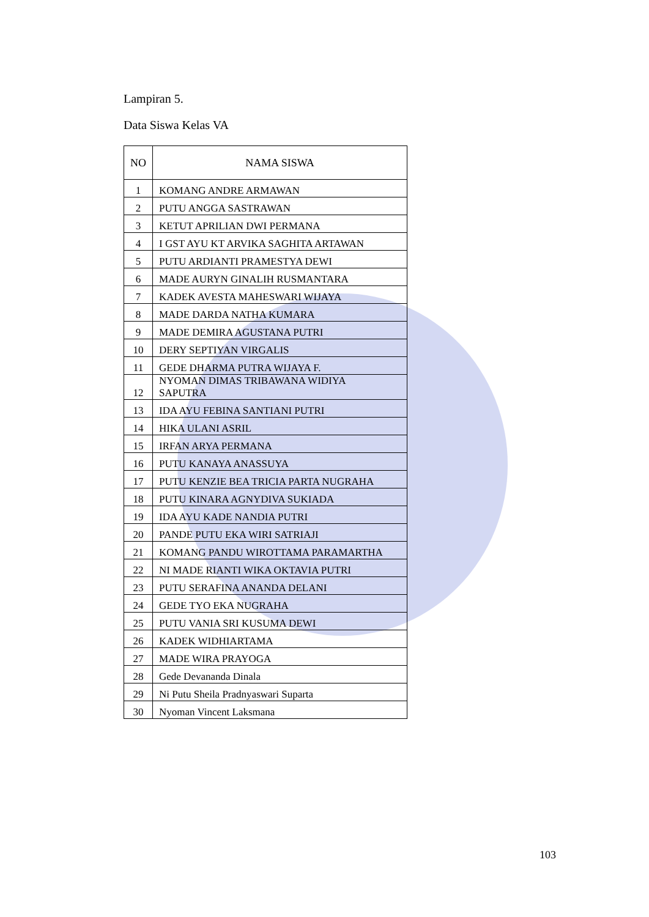Lampiran 5.
Data Siswa Kelas VA
| NO | NAMA SISWA |
| --- | --- |
| 1 | KOMANG ANDRE ARMAWAN |
| 2 | PUTU ANGGA SASTRAWAN |
| 3 | KETUT APRILIAN DWI PERMANA |
| 4 | I GST AYU KT ARVIKA SAGHITA ARTAWAN |
| 5 | PUTU ARDIANTI PRAMESTYA DEWI |
| 6 | MADE AURYN GINALIH RUSMANTARA |
| 7 | KADEK AVESTA MAHESWARI WIJAYA |
| 8 | MADE DARDA NATHA KUMARA |
| 9 | MADE DEMIRA AGUSTANA PUTRI |
| 10 | DERY SEPTIYAN VIRGALIS |
| 11 | GEDE DHARMA PUTRA WIJAYA F. |
| 12 | NYOMAN DIMAS TRIBAWANA WIDIYA SAPUTRA |
| 13 | IDA AYU FEBINA SANTIANI PUTRI |
| 14 | HIKA ULANI ASRIL |
| 15 | IRFAN ARYA PERMANA |
| 16 | PUTU KANAYA ANASSUYA |
| 17 | PUTU KENZIE BEA TRICIA PARTA NUGRAHA |
| 18 | PUTU KINARA AGNYDIVA SUKIADA |
| 19 | IDA AYU KADE NANDIA PUTRI |
| 20 | PANDE PUTU EKA WIRI SATRIAJI |
| 21 | KOMANG PANDU WIROTTAMA PARAMARTHA |
| 22 | NI MADE RIANTI WIKA OKTAVIA PUTRI |
| 23 | PUTU SERAFINA ANANDA DELANI |
| 24 | GEDE TYO EKA NUGRAHA |
| 25 | PUTU VANIA SRI KUSUMA DEWI |
| 26 | KADEK WIDHIARTAMA |
| 27 | MADE WIRA PRAYOGA |
| 28 | Gede Devananda Dinala |
| 29 | Ni Putu Sheila Pradnyaswari Suparta |
| 30 | Nyoman Vincent Laksmana |
103